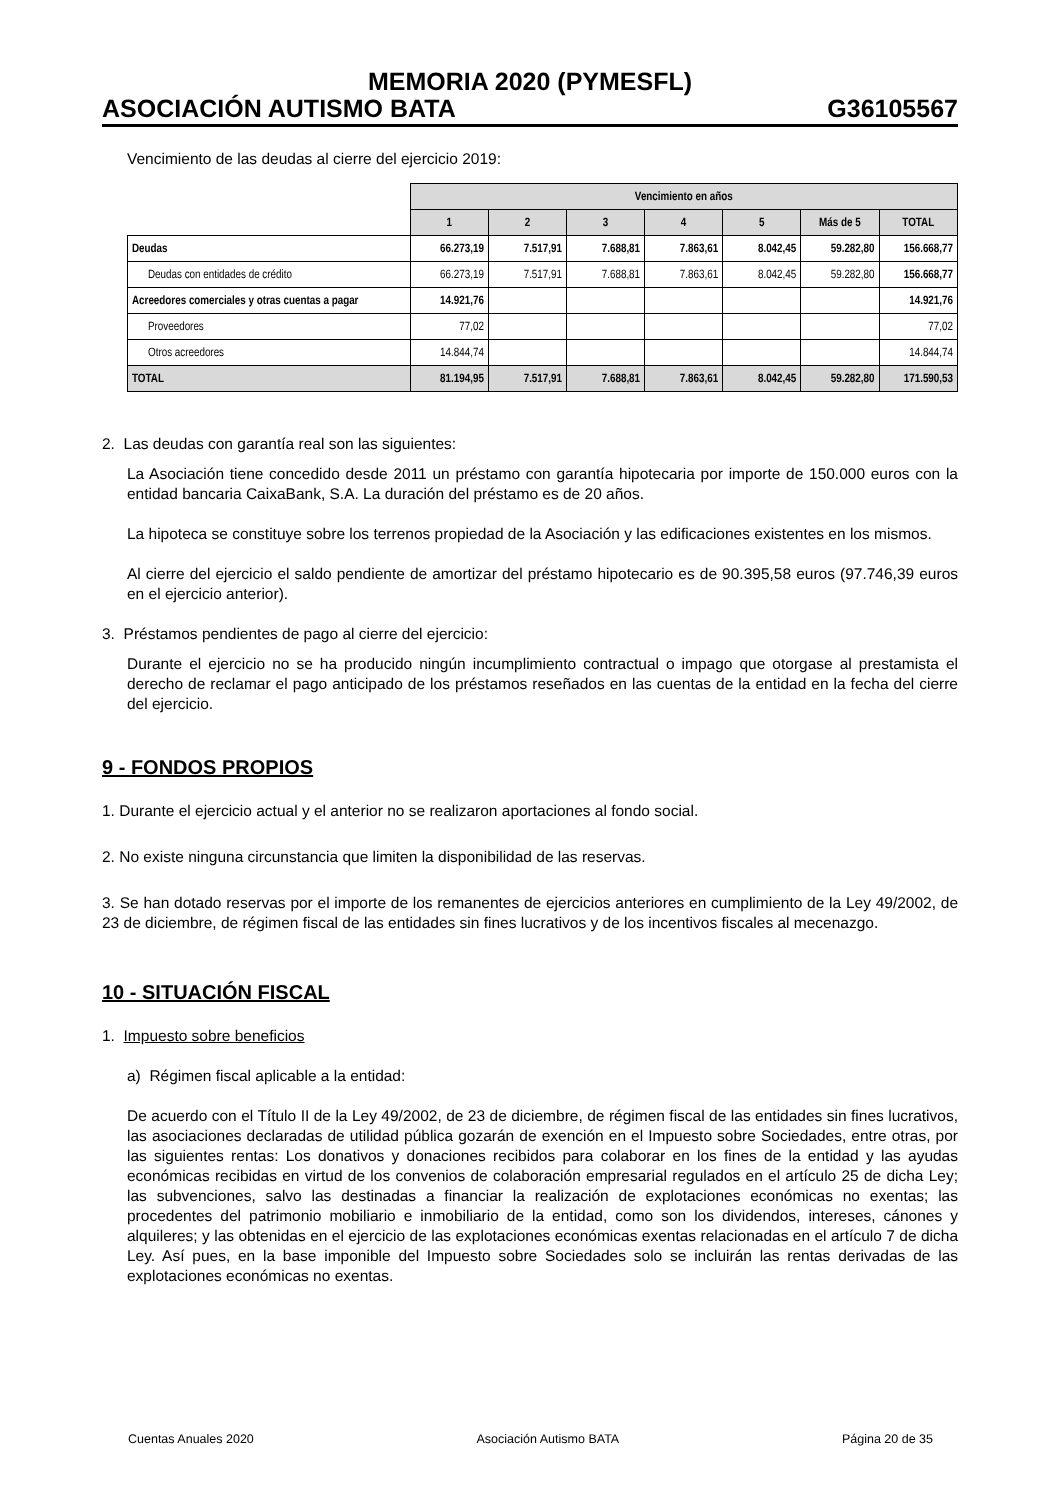MEMORIA 2020 (PYMESFL)
ASOCIACIÓN AUTISMO BATA G36105567
Vencimiento de las deudas al cierre del ejercicio 2019:
| | Vencimiento en años | | | | | | |
| | 1 | 2 | 3 | 4 | 5 | Más de 5 | TOTAL |
| Deudas | 66.273,19 | 7.517,91 | 7.688,81 | 7.863,61 | 8.042,45 | 59.282,80 | 156.668,77 |
| Deudas con entidades de crédito | 66.273,19 | 7.517,91 | 7.688,81 | 7.863,61 | 8.042,45 | 59.282,80 | 156.668,77 |
| Acreedores comerciales y otras cuentas a pagar | 14.921,76 | | | | | | 14.921,76 |
| Proveedores | 77,02 | | | | | | 77,02 |
| Otros acreedores | 14.844,74 | | | | | | 14.844,74 |
| TOTAL | 81.194,95 | 7.517,91 | 7.688,81 | 7.863,61 | 8.042,45 | 59.282,80 | 171.590,53 |
2. Las deudas con garantía real son las siguientes:
La Asociación tiene concedido desde 2011 un préstamo con garantía hipotecaria por importe de 150.000 euros con la entidad bancaria CaixaBank, S.A. La duración del préstamo es de 20 años.
La hipoteca se constituye sobre los terrenos propiedad de la Asociación y las edificaciones existentes en los mismos.
Al cierre del ejercicio el saldo pendiente de amortizar del préstamo hipotecario es de 90.395,58 euros (97.746,39 euros en el ejercicio anterior).
3. Préstamos pendientes de pago al cierre del ejercicio:
Durante el ejercicio no se ha producido ningún incumplimiento contractual o impago que otorgase al prestamista el derecho de reclamar el pago anticipado de los préstamos reseñados en las cuentas de la entidad en la fecha del cierre del ejercicio.
9 - FONDOS PROPIOS
1. Durante el ejercicio actual y el anterior no se realizaron aportaciones al fondo social.
2. No existe ninguna circunstancia que limiten la disponibilidad de las reservas.
3. Se han dotado reservas por el importe de los remanentes de ejercicios anteriores en cumplimiento de la Ley 49/2002, de 23 de diciembre, de régimen fiscal de las entidades sin fines lucrativos y de los incentivos fiscales al mecenazgo.
10 - SITUACIÓN FISCAL
1. Impuesto sobre beneficios
a) Régimen fiscal aplicable a la entidad:
De acuerdo con el Título II de la Ley 49/2002, de 23 de diciembre, de régimen fiscal de las entidades sin fines lucrativos, las asociaciones declaradas de utilidad pública gozarán de exención en el Impuesto sobre Sociedades, entre otras, por las siguientes rentas: Los donativos y donaciones recibidos para colaborar en los fines de la entidad y las ayudas económicas recibidas en virtud de los convenios de colaboración empresarial regulados en el artículo 25 de dicha Ley; las subvenciones, salvo las destinadas a financiar la realización de explotaciones económicas no exentas; las procedentes del patrimonio mobiliario e inmobiliario de la entidad, como son los dividendos, intereses, cánones y alquileres; y las obtenidas en el ejercicio de las explotaciones económicas exentas relacionadas en el artículo 7 de dicha Ley. Así pues, en la base imponible del Impuesto sobre Sociedades solo se incluirán las rentas derivadas de las explotaciones económicas no exentas.
Cuentas Anuales 2020 Asociación Autismo BATA Página 20 de 35